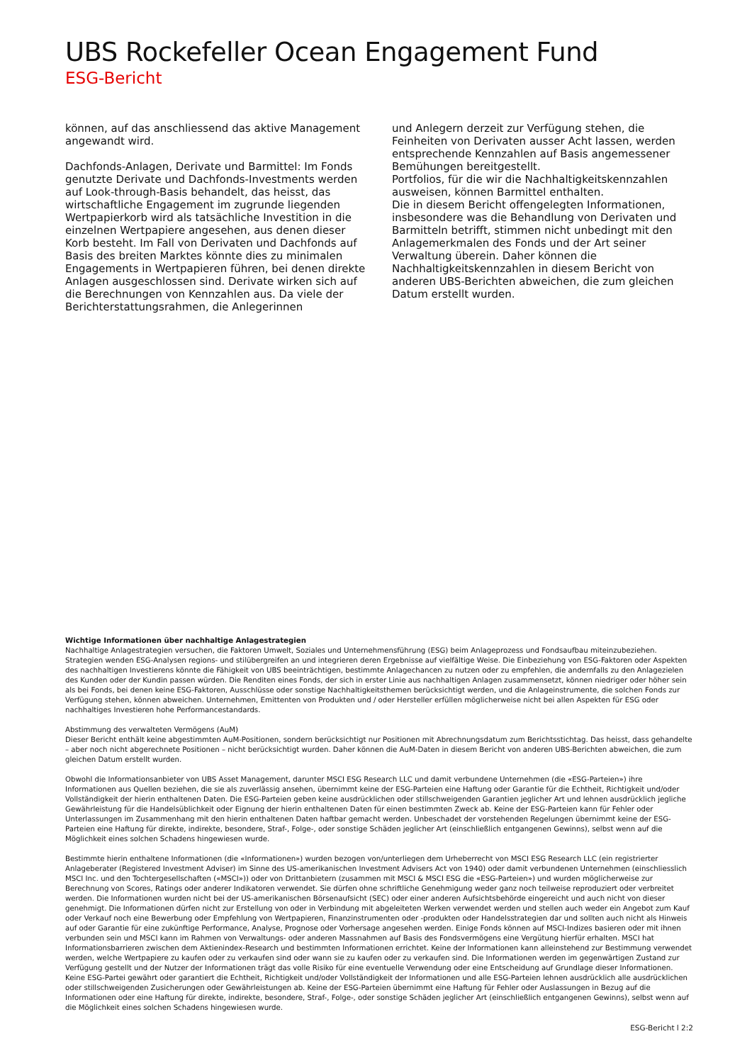UBS Rockefeller Ocean Engagement Fund
ESG-Bericht
können, auf das anschliessend das aktive Management angewandt wird.
Dachfonds-Anlagen, Derivate und Barmittel: Im Fonds genutzte Derivate und Dachfonds-Investments werden auf Look-through-Basis behandelt, das heisst, das wirtschaftliche Engagement im zugrunde liegenden Wertpapierkorb wird als tatsächliche Investition in die einzelnen Wertpapiere angesehen, aus denen dieser Korb besteht. Im Fall von Derivaten und Dachfonds auf Basis des breiten Marktes könnte dies zu minimalen Engagements in Wertpapieren führen, bei denen direkte Anlagen ausgeschlossen sind. Derivate wirken sich auf die Berechnungen von Kennzahlen aus. Da viele der Berichterstattungsrahmen, die Anlegerinnen
und Anlegern derzeit zur Verfügung stehen, die Feinheiten von Derivaten ausser Acht lassen, werden entsprechende Kennzahlen auf Basis angemessener Bemühungen bereitgestellt.
Portfolios, für die wir die Nachhaltigkeitskennzahlen ausweisen, können Barmittel enthalten.
Die in diesem Bericht offengelegten Informationen, insbesondere was die Behandlung von Derivaten und Barmitteln betrifft, stimmen nicht unbedingt mit den Anlagemerkmalen des Fonds und der Art seiner Verwaltung überein. Daher können die Nachhaltigkeitskennzahlen in diesem Bericht von anderen UBS-Berichten abweichen, die zum gleichen Datum erstellt wurden.
Wichtige Informationen über nachhaltige Anlagestrategien
Nachhaltige Anlagestrategien versuchen, die Faktoren Umwelt, Soziales und Unternehmensführung (ESG) beim Anlageprozess und Fondsaufbau miteinzubeziehen. Strategien wenden ESG-Analysen regions- und stilübergreifen an und integrieren deren Ergebnisse auf vielfältige Weise. Die Einbeziehung von ESG-Faktoren oder Aspekten des nachhaltigen Investierens könnte die Fähigkeit von UBS beeinträchtigen, bestimmte Anlagechancen zu nutzen oder zu empfehlen, die andernfalls zu den Anlagezielen des Kunden oder der Kundin passen würden. Die Renditen eines Fonds, der sich in erster Linie aus nachhaltigen Anlagen zusammensetzt, können niedriger oder höher sein als bei Fonds, bei denen keine ESG-Faktoren, Ausschlüsse oder sonstige Nachhaltigkeitsthemen berücksichtigt werden, und die Anlageinstrumente, die solchen Fonds zur Verfügung stehen, können abweichen. Unternehmen, Emittenten von Produkten und / oder Hersteller erfüllen möglicherweise nicht bei allen Aspekten für ESG oder nachhaltiges Investieren hohe Performancestandards.
Abstimmung des verwalteten Vermögens (AuM)
Dieser Bericht enthält keine abgestimmten AuM-Positionen, sondern berücksichtigt nur Positionen mit Abrechnungsdatum zum Berichtsstichtag. Das heisst, dass gehandelte – aber noch nicht abgerechnete Positionen – nicht berücksichtigt wurden. Daher können die AuM-Daten in diesem Bericht von anderen UBS-Berichten abweichen, die zum gleichen Datum erstellt wurden.
Obwohl die Informationsanbieter von UBS Asset Management, darunter MSCI ESG Research LLC und damit verbundene Unternehmen (die «ESG-Parteien») ihre Informationen aus Quellen beziehen, die sie als zuverlässig ansehen, übernimmt keine der ESG-Parteien eine Haftung oder Garantie für die Echtheit, Richtigkeit und/oder Vollständigkeit der hierin enthaltenen Daten. Die ESG-Parteien geben keine ausdrücklichen oder stillschweigenden Garantien jeglicher Art und lehnen ausdrücklich jegliche Gewährleistung für die Handelsüblichkeit oder Eignung der hierin enthaltenen Daten für einen bestimmten Zweck ab. Keine der ESG-Parteien kann für Fehler oder Unterlassungen im Zusammenhang mit den hierin enthaltenen Daten haftbar gemacht werden. Unbeschadet der vorstehenden Regelungen übernimmt keine der ESG-Parteien eine Haftung für direkte, indirekte, besondere, Straf-, Folge-, oder sonstige Schäden jeglicher Art (einschließlich entgangenen Gewinns), selbst wenn auf die Möglichkeit eines solchen Schadens hingewiesen wurde.
Bestimmte hierin enthaltene Informationen (die «Informationen») wurden bezogen von/unterliegen dem Urheberrecht von MSCI ESG Research LLC (ein registrierter Anlageberater (Registered Investment Adviser) im Sinne des US-amerikanischen Investment Advisers Act von 1940) oder damit verbundenen Unternehmen (einschliesslich MSCI Inc. und den Tochtergesellschaften («MSCI»)) oder von Drittanbietern (zusammen mit MSCI & MSCI ESG die «ESG-Parteien») und wurden möglicherweise zur Berechnung von Scores, Ratings oder anderer Indikatoren verwendet. Sie dürfen ohne schriftliche Genehmigung weder ganz noch teilweise reproduziert oder verbreitet werden. Die Informationen wurden nicht bei der US-amerikanischen Börsenaufsicht (SEC) oder einer anderen Aufsichtsbehörde eingereicht und auch nicht von dieser genehmigt. Die Informationen dürfen nicht zur Erstellung von oder in Verbindung mit abgeleiteten Werken verwendet werden und stellen auch weder ein Angebot zum Kauf oder Verkauf noch eine Bewerbung oder Empfehlung von Wertpapieren, Finanzinstrumenten oder -produkten oder Handelsstrategien dar und sollten auch nicht als Hinweis auf oder Garantie für eine zukünftige Performance, Analyse, Prognose oder Vorhersage angesehen werden. Einige Fonds können auf MSCI-Indizes basieren oder mit ihnen verbunden sein und MSCI kann im Rahmen von Verwaltungs- oder anderen Massnahmen auf Basis des Fondsvermögens eine Vergütung hierfür erhalten. MSCI hat Informationsbarrieren zwischen dem Aktienindex-Research und bestimmten Informationen errichtet. Keine der Informationen kann alleinstehend zur Bestimmung verwendet werden, welche Wertpapiere zu kaufen oder zu verkaufen sind oder wann sie zu kaufen oder zu verkaufen sind. Die Informationen werden im gegenwärtigen Zustand zur Verfügung gestellt und der Nutzer der Informationen trägt das volle Risiko für eine eventuelle Verwendung oder eine Entscheidung auf Grundlage dieser Informationen. Keine ESG-Partei gewährt oder garantiert die Echtheit, Richtigkeit und/oder Vollständigkeit der Informationen und alle ESG-Parteien lehnen ausdrücklich alle ausdrücklichen oder stillschweigenden Zusicherungen oder Gewährleistungen ab. Keine der ESG-Parteien übernimmt eine Haftung für Fehler oder Auslassungen in Bezug auf die Informationen oder eine Haftung für direkte, indirekte, besondere, Straf-, Folge-, oder sonstige Schäden jeglicher Art (einschließlich entgangenen Gewinns), selbst wenn auf die Möglichkeit eines solchen Schadens hingewiesen wurde.
ESG-Bericht l 2:2